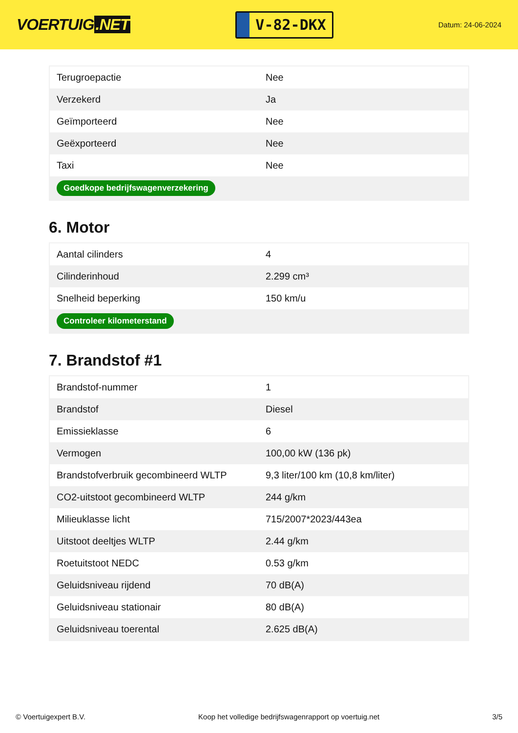VOERTUIG.NET
V-82-DKX
Datum: 24-06-2024
| Terugroepactie | Nee |
| Verzekerd | Ja |
| Geïmporteerd | Nee |
| Geëxporteerd | Nee |
| Taxi | Nee |
| Goedkope bedrijfswagenverzekering | |
6. Motor
| Aantal cilinders | 4 |
| Cilinderinhoud | 2.299 cm³ |
| Snelheid beperking | 150 km/u |
| Controleer kilometerstand | |
7. Brandstof #1
| Brandstof-nummer | 1 |
| Brandstof | Diesel |
| Emissieklasse | 6 |
| Vermogen | 100,00 kW (136 pk) |
| Brandstofverbruik gecombineerd WLTP | 9,3 liter/100 km (10,8 km/liter) |
| CO2-uitstoot gecombineerd WLTP | 244 g/km |
| Milieuklasse licht | 715/2007*2023/443ea |
| Uitstoot deeltjes WLTP | 2.44 g/km |
| Roetuitstoot NEDC | 0.53 g/km |
| Geluidsniveau rijdend | 70 dB(A) |
| Geluidsniveau stationair | 80 dB(A) |
| Geluidsniveau toerental | 2.625 dB(A) |
© Voertuigexpert B.V. Koop het volledige bedrijfswagenrapport op voertuig.net 3/5